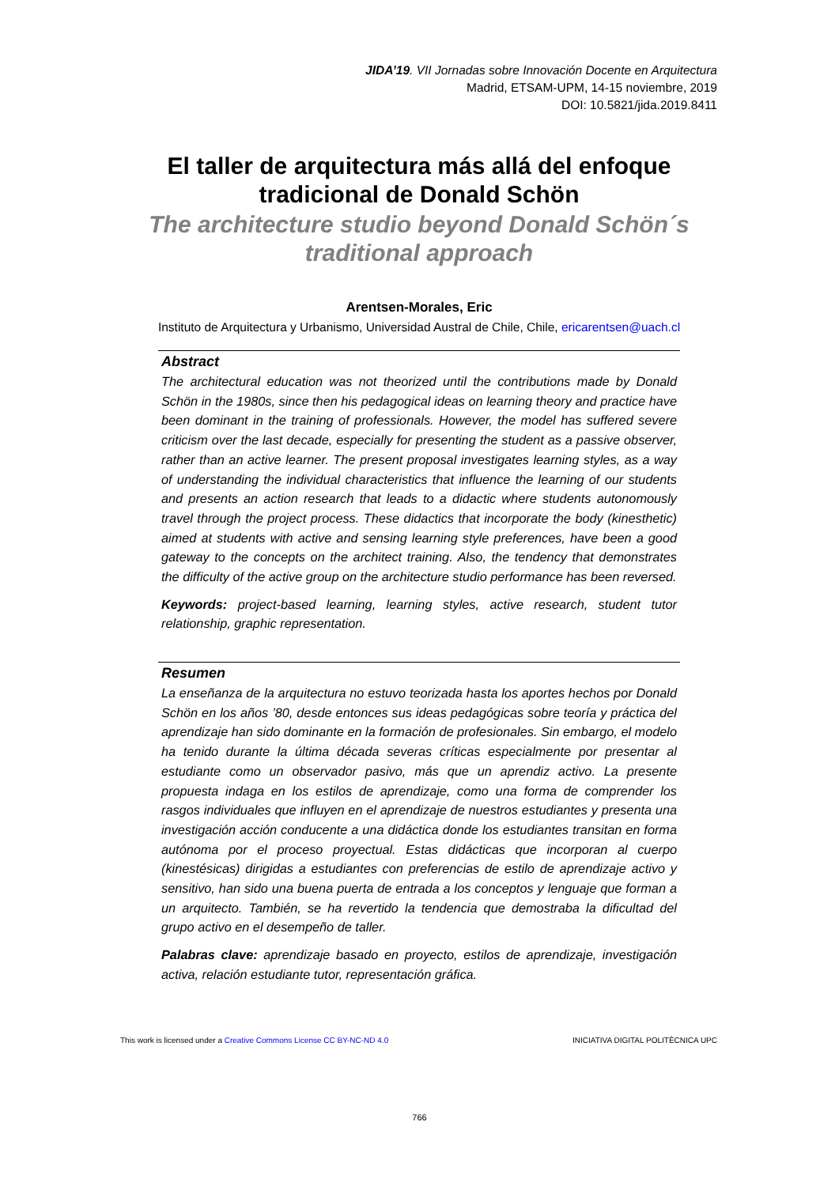JIDA’19. VII Jornadas sobre Innovación Docente en Arquitectura
Madrid, ETSAM-UPM, 14-15 noviembre, 2019
DOI: 10.5821/jida.2019.8411
El taller de arquitectura más allá del enfoque tradicional de Donald Schön
The architecture studio beyond Donald Schön´s traditional approach
Arentsen-Morales, Eric
Instituto de Arquitectura y Urbanismo, Universidad Austral de Chile, Chile, ericarentsen@uach.cl
Abstract
The architectural education was not theorized until the contributions made by Donald Schön in the 1980s, since then his pedagogical ideas on learning theory and practice have been dominant in the training of professionals. However, the model has suffered severe criticism over the last decade, especially for presenting the student as a passive observer, rather than an active learner. The present proposal investigates learning styles, as a way of understanding the individual characteristics that influence the learning of our students and presents an action research that leads to a didactic where students autonomously travel through the project process. These didactics that incorporate the body (kinesthetic) aimed at students with active and sensing learning style preferences, have been a good gateway to the concepts on the architect training. Also, the tendency that demonstrates the difficulty of the active group on the architecture studio performance has been reversed.
Keywords: project-based learning, learning styles, active research, student tutor relationship, graphic representation.
Resumen
La enseñanza de la arquitectura no estuvo teorizada hasta los aportes hechos por Donald Schön en los años ’80, desde entonces sus ideas pedagógicas sobre teoría y práctica del aprendizaje han sido dominante en la formación de profesionales. Sin embargo, el modelo ha tenido durante la última década severas críticas especialmente por presentar al estudiante como un observador pasivo, más que un aprendiz activo. La presente propuesta indaga en los estilos de aprendizaje, como una forma de comprender los rasgos individuales que influyen en el aprendizaje de nuestros estudiantes y presenta una investigación acción conducente a una didáctica donde los estudiantes transitan en forma autónoma por el proceso proyectual. Estas didácticas que incorporan al cuerpo (kinestésicas) dirigidas a estudiantes con preferencias de estilo de aprendizaje activo y sensitivo, han sido una buena puerta de entrada a los conceptos y lenguaje que forman a un arquitecto. También, se ha revertido la tendencia que demostraba la dificultad del grupo activo en el desempeño de taller.
Palabras clave: aprendizaje basado en proyecto, estilos de aprendizaje, investigación activa, relación estudiante tutor, representación gráfica.
This work is licensed under a Creative Commons License CC BY-NC-ND 4.0 INICIATIVA DIGITAL POLITÈCNICA UPC
766